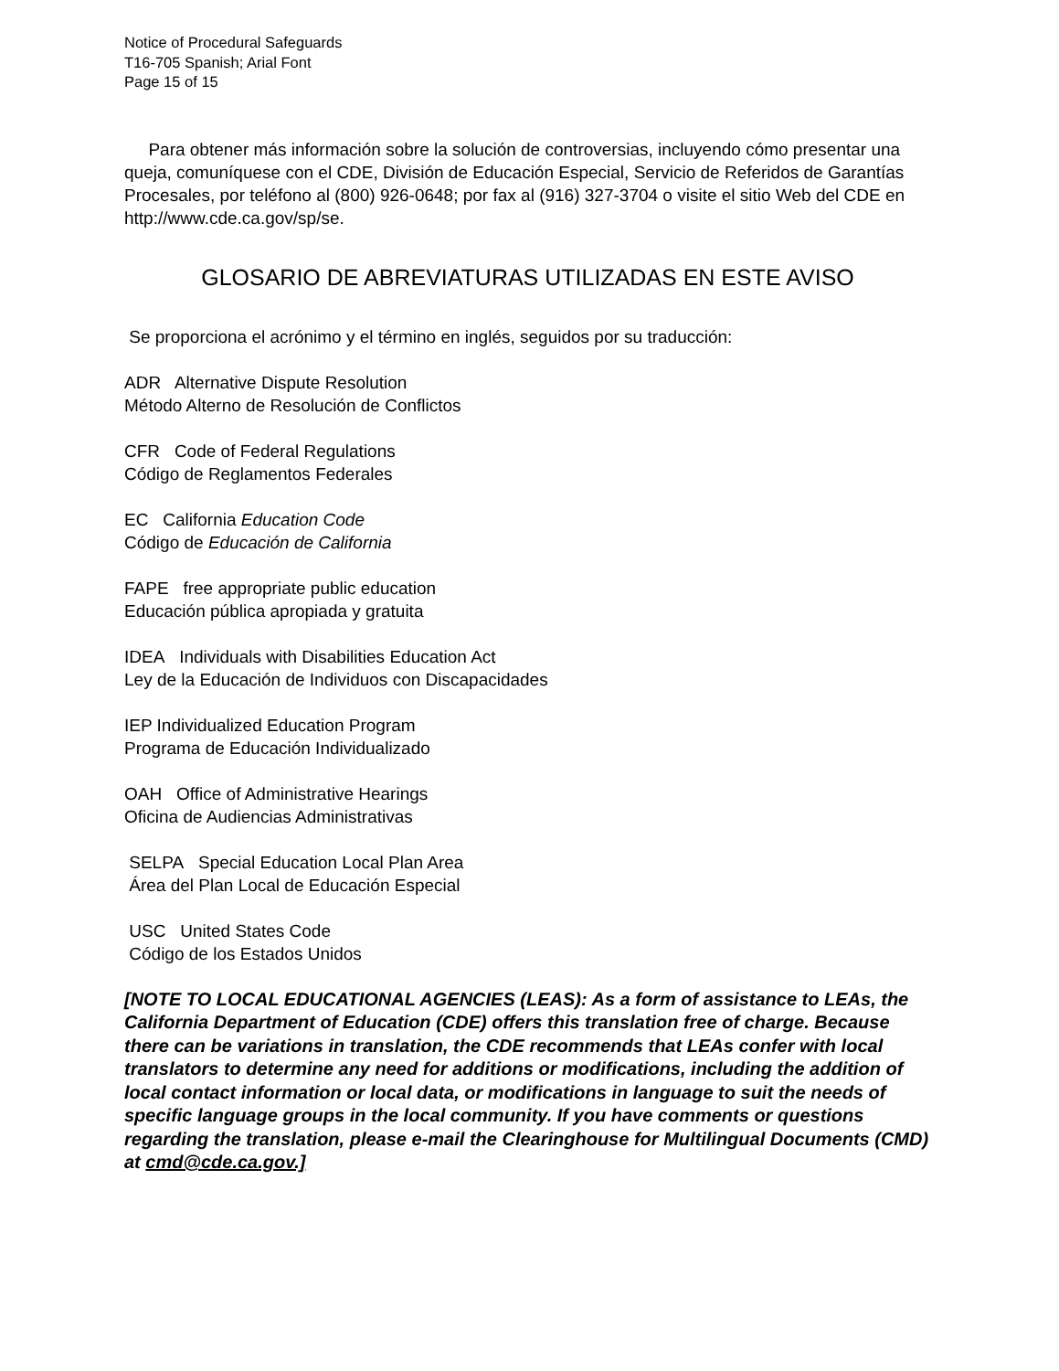Notice of Procedural Safeguards
T16-705 Spanish; Arial Font
Page 15 of 15
Para obtener más información sobre la solución de controversias, incluyendo cómo presentar una queja, comuníquese con el CDE, División de Educación Especial, Servicio de Referidos de Garantías Procesales, por teléfono al (800) 926-0648; por fax al (916) 327-3704 o visite el sitio Web del CDE en http://www.cde.ca.gov/sp/se.
GLOSARIO DE ABREVIATURAS UTILIZADAS EN ESTE AVISO
Se proporciona el acrónimo y el término en inglés, seguidos por su traducción:
ADR Alternative Dispute Resolution
Método Alterno de Resolución de Conflictos
CFR Code of Federal Regulations
Código de Reglamentos Federales
EC California Education Code
Código de Educación de California
FAPE free appropriate public education
Educación pública apropiada y gratuita
IDEA Individuals with Disabilities Education Act
Ley de la Educación de Individuos con Discapacidades
IEP Individualized Education Program
Programa de Educación Individualizado
OAH Office of Administrative Hearings
Oficina de Audiencias Administrativas
SELPA Special Education Local Plan Area
Área del Plan Local de Educación Especial
USC United States Code
Código de los Estados Unidos
[NOTE TO LOCAL EDUCATIONAL AGENCIES (LEAS): As a form of assistance to LEAs, the California Department of Education (CDE) offers this translation free of charge. Because there can be variations in translation, the CDE recommends that LEAs confer with local translators to determine any need for additions or modifications, including the addition of local contact information or local data, or modifications in language to suit the needs of specific language groups in the local community. If you have comments or questions regarding the translation, please e-mail the Clearinghouse for Multilingual Documents (CMD) at cmd@cde.ca.gov.]